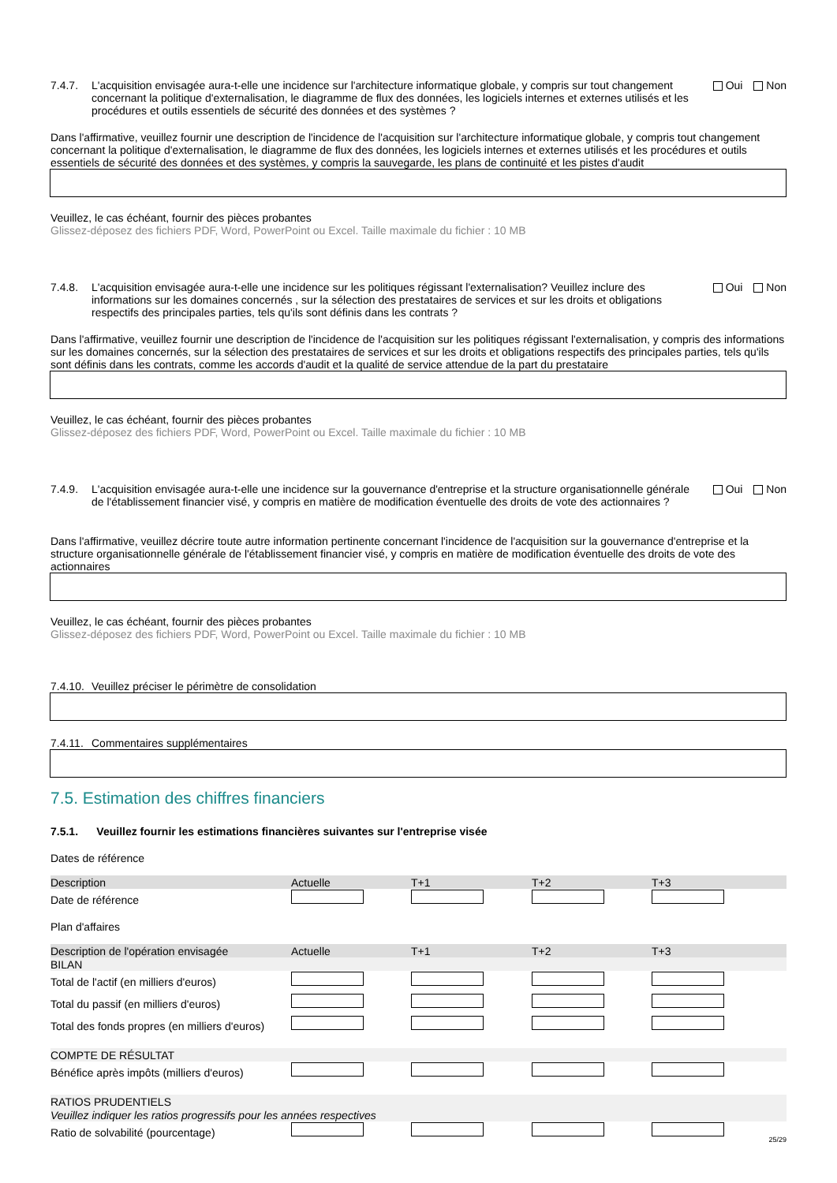7.4.7. L'acquisition envisagée aura-t-elle une incidence sur l'architecture informatique globale, y compris sur tout changement concernant la politique d'externalisation, le diagramme de flux des données, les logiciels internes et externes utilisés et les procédures et outils essentiels de sécurité des données et des systèmes ?
Oui Non
Dans l'affirmative, veuillez fournir une description de l'incidence de l'acquisition sur l'architecture informatique globale, y compris tout changement concernant la politique d'externalisation, le diagramme de flux des données, les logiciels internes et externes utilisés et les procédures et outils essentiels de sécurité des données et des systèmes, y compris la sauvegarde, les plans de continuité et les pistes d'audit
Veuillez, le cas échéant, fournir des pièces probantes
Glissez-déposez des fichiers PDF, Word, PowerPoint ou Excel. Taille maximale du fichier : 10 MB
7.4.8. L'acquisition envisagée aura-t-elle une incidence sur les politiques régissant l'externalisation? Veuillez inclure des informations sur les domaines concernés , sur la sélection des prestataires de services et sur les droits et obligations respectifs des principales parties, tels qu'ils sont définis dans les contrats ?
Oui Non
Dans l'affirmative, veuillez fournir une description de l'incidence de l'acquisition sur les politiques régissant l'externalisation, y compris des informations sur les domaines concernés, sur la sélection des prestataires de services et sur les droits et obligations respectifs des principales parties, tels qu'ils sont définis dans les contrats, comme les accords d'audit et la qualité de service attendue de la part du prestataire
Veuillez, le cas échéant, fournir des pièces probantes
Glissez-déposez des fichiers PDF, Word, PowerPoint ou Excel. Taille maximale du fichier : 10 MB
7.4.9. L'acquisition envisagée aura-t-elle une incidence sur la gouvernance d'entreprise et la structure organisationnelle générale de l'établissement financier visé, y compris en matière de modification éventuelle des droits de vote des actionnaires ?
Oui Non
Dans l'affirmative, veuillez décrire toute autre information pertinente concernant l'incidence de l'acquisition sur la gouvernance d'entreprise et la structure organisationnelle générale de l'établissement financier visé, y compris en matière de modification éventuelle des droits de vote des actionnaires
Veuillez, le cas échéant, fournir des pièces probantes
Glissez-déposez des fichiers PDF, Word, PowerPoint ou Excel. Taille maximale du fichier : 10 MB
7.4.10.
Veuillez préciser le périmètre de consolidation
7.4.11.
Commentaires supplémentaires
7.5. Estimation des chiffres financiers
7.5.1. Veuillez fournir les estimations financières suivantes sur l'entreprise visée
Dates de référence
| Description | Actuelle | T+1 | T+2 | T+3 |
| --- | --- | --- | --- | --- |
| Date de référence | | | | |
Plan d'affaires
| Description de l'opération envisagée | Actuelle | T+1 | T+2 | T+3 |
| --- | --- | --- | --- | --- |
| BILAN | | | | |
| Total de l'actif (en milliers d'euros) | | | | |
| Total du passif (en milliers d'euros) | | | | |
| Total des fonds propres (en milliers d'euros) | | | | |
| COMPTE DE RÉSULTAT | | | | |
| Bénéfice après impôts (milliers d'euros) | | | | |
| RATIOS PRUDENTIELS | | | | |
| Veuillez indiquer les ratios progressifs pour les années respectives | | | | |
| Ratio de solvabilité (pourcentage) | | | | |
25/29